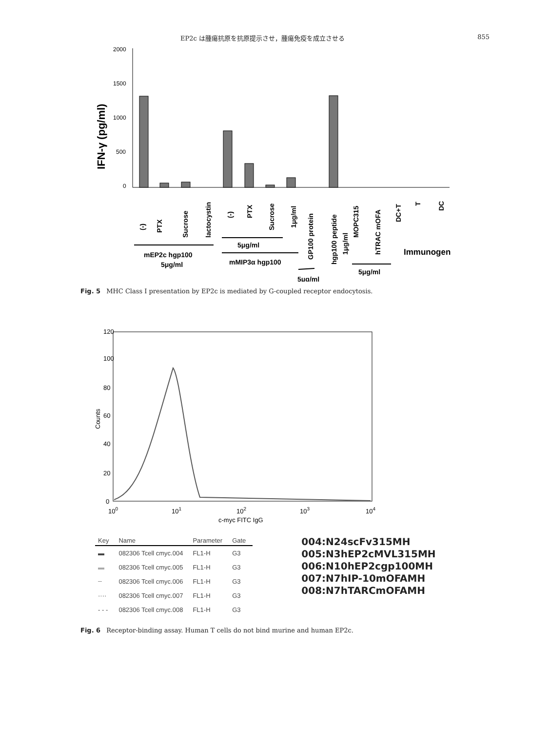EP2c は腫瘍抗原を抗原提示させ，腫瘍免疫を成立させる 855
2000
1500
1000
500
0
IFN-γ (pg/ml)
(-)
PTX
Sucrose
lactocystin
(-)
PTX
Sucrose
1μg/ml
GP100 protein
hgp100 peptide
1μg/ml
MOPC315
hTRAC mOFA
DC+T
T
DC
mEP2c hgp100
5μg/ml
5μg/ml
mMIP3α hgp100
5μg/ml
5μg/ml
Immunogen
Fig. 5 MHC Class I presentation by EP2c is mediated by G-coupled receptor endocytosis.
0
20
40
60
80
100
120
Counts
100
101
102
103
104
c-myc FITC IgG
| Key | Name | Parameter | Gate |
| --- | --- | --- | --- |
| ▬ | 082306 Tcell cmyc.004 | FL1-H | G3 |
| ▬ | 082306 Tcell cmyc.005 | FL1-H | G3 |
| ┈ | 082306 Tcell cmyc.006 | FL1-H | G3 |
| ···· | 082306 Tcell cmyc.007 | FL1-H | G3 |
| - - - | 082306 Tcell cmyc.008 | FL1-H | G3 |
004:N24scFv315MH
005:N3hEP2cMVL315MH
006:N10hEP2cgp100MH
007:N7hIP-10mOFAMH
008:N7hTARCmOFAMH
Fig. 6 Receptor-binding assay. Human T cells do not bind murine and human EP2c.